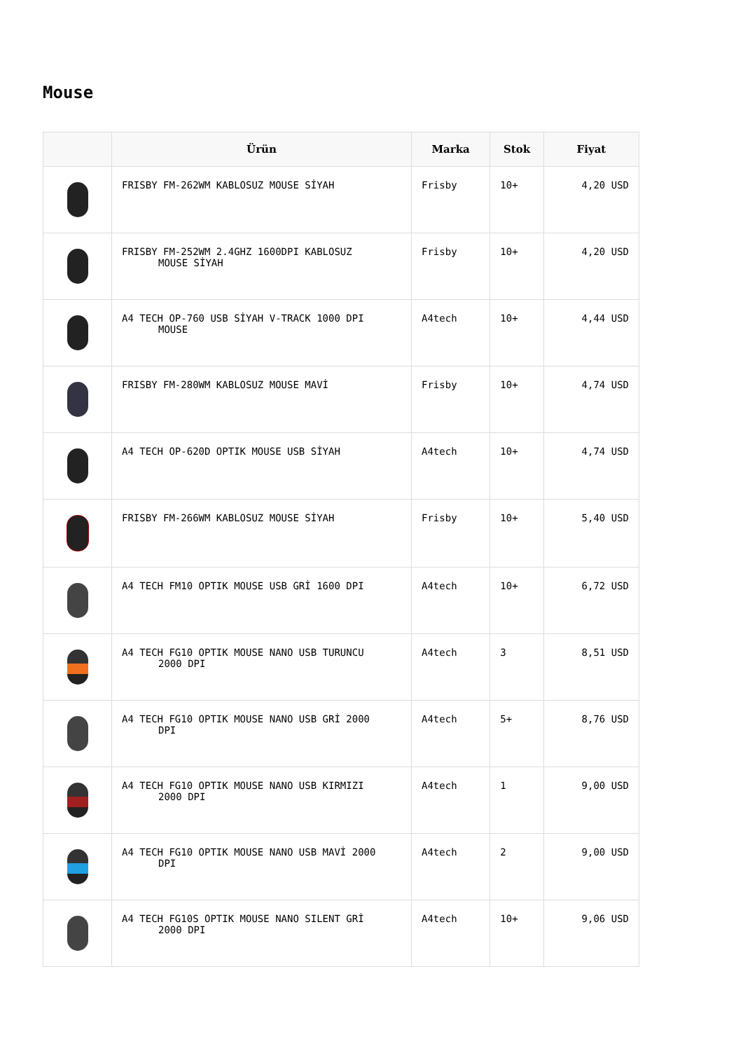Mouse
| | Ürün | Marka | Stok | Fiyat |
| --- | --- | --- | --- | --- |
| | FRISBY FM-262WM KABLOSUZ MOUSE SİYAH | Frisby | 10+ | 4,20 USD |
| | FRISBY FM-252WM 2.4GHZ 1600DPI KABLOSUZ MOUSE SİYAH | Frisby | 10+ | 4,20 USD |
| | A4 TECH OP-760 USB SİYAH V-TRACK 1000 DPI MOUSE | A4tech | 10+ | 4,44 USD |
| | FRISBY FM-280WM KABLOSUZ MOUSE MAVİ | Frisby | 10+ | 4,74 USD |
| | A4 TECH OP-620D OPTIK MOUSE USB SİYAH | A4tech | 10+ | 4,74 USD |
| | FRISBY FM-266WM KABLOSUZ MOUSE SİYAH | Frisby | 10+ | 5,40 USD |
| | A4 TECH FM10 OPTIK MOUSE USB GRİ 1600 DPI | A4tech | 10+ | 6,72 USD |
| | A4 TECH FG10 OPTIK MOUSE NANO USB TURUNCU 2000 DPI | A4tech | 3 | 8,51 USD |
| | A4 TECH FG10 OPTIK MOUSE NANO USB GRİ 2000 DPI | A4tech | 5+ | 8,76 USD |
| | A4 TECH FG10 OPTIK MOUSE NANO USB KIRMIZI 2000 DPI | A4tech | 1 | 9,00 USD |
| | A4 TECH FG10 OPTIK MOUSE NANO USB MAVİ 2000 DPI | A4tech | 2 | 9,00 USD |
| | A4 TECH FG10S OPTIK MOUSE NANO SILENT GRİ 2000 DPI | A4tech | 10+ | 9,06 USD |